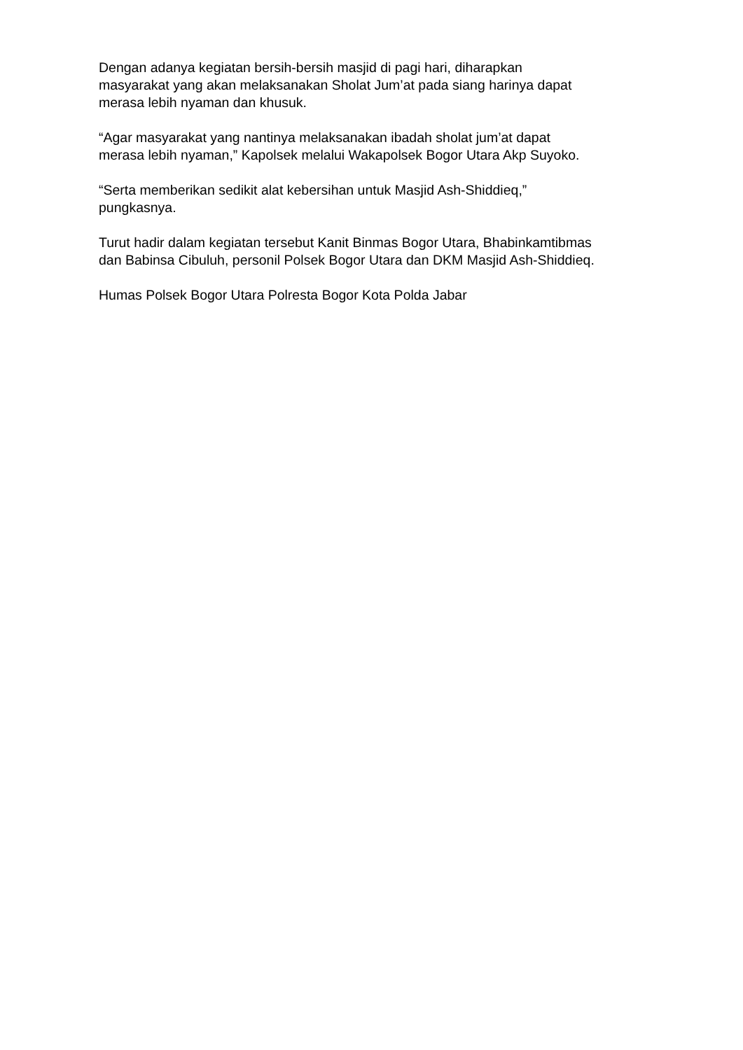Dengan adanya kegiatan bersih-bersih masjid di pagi hari, diharapkan
masyarakat yang akan melaksanakan Sholat Jum’at pada siang harinya dapat
merasa lebih nyaman dan khusuk.
“Agar masyarakat yang nantinya melaksanakan ibadah sholat jum’at dapat
merasa lebih nyaman,” Kapolsek melalui Wakapolsek Bogor Utara Akp Suyoko.
“Serta memberikan sedikit alat kebersihan untuk Masjid Ash-Shiddieq,”
pungkasnya.
Turut hadir dalam kegiatan tersebut Kanit Binmas Bogor Utara, Bhabinkamtibmas
dan Babinsa Cibuluh, personil Polsek Bogor Utara dan DKM Masjid Ash-Shiddieq.
Humas Polsek Bogor Utara Polresta Bogor Kota Polda Jabar